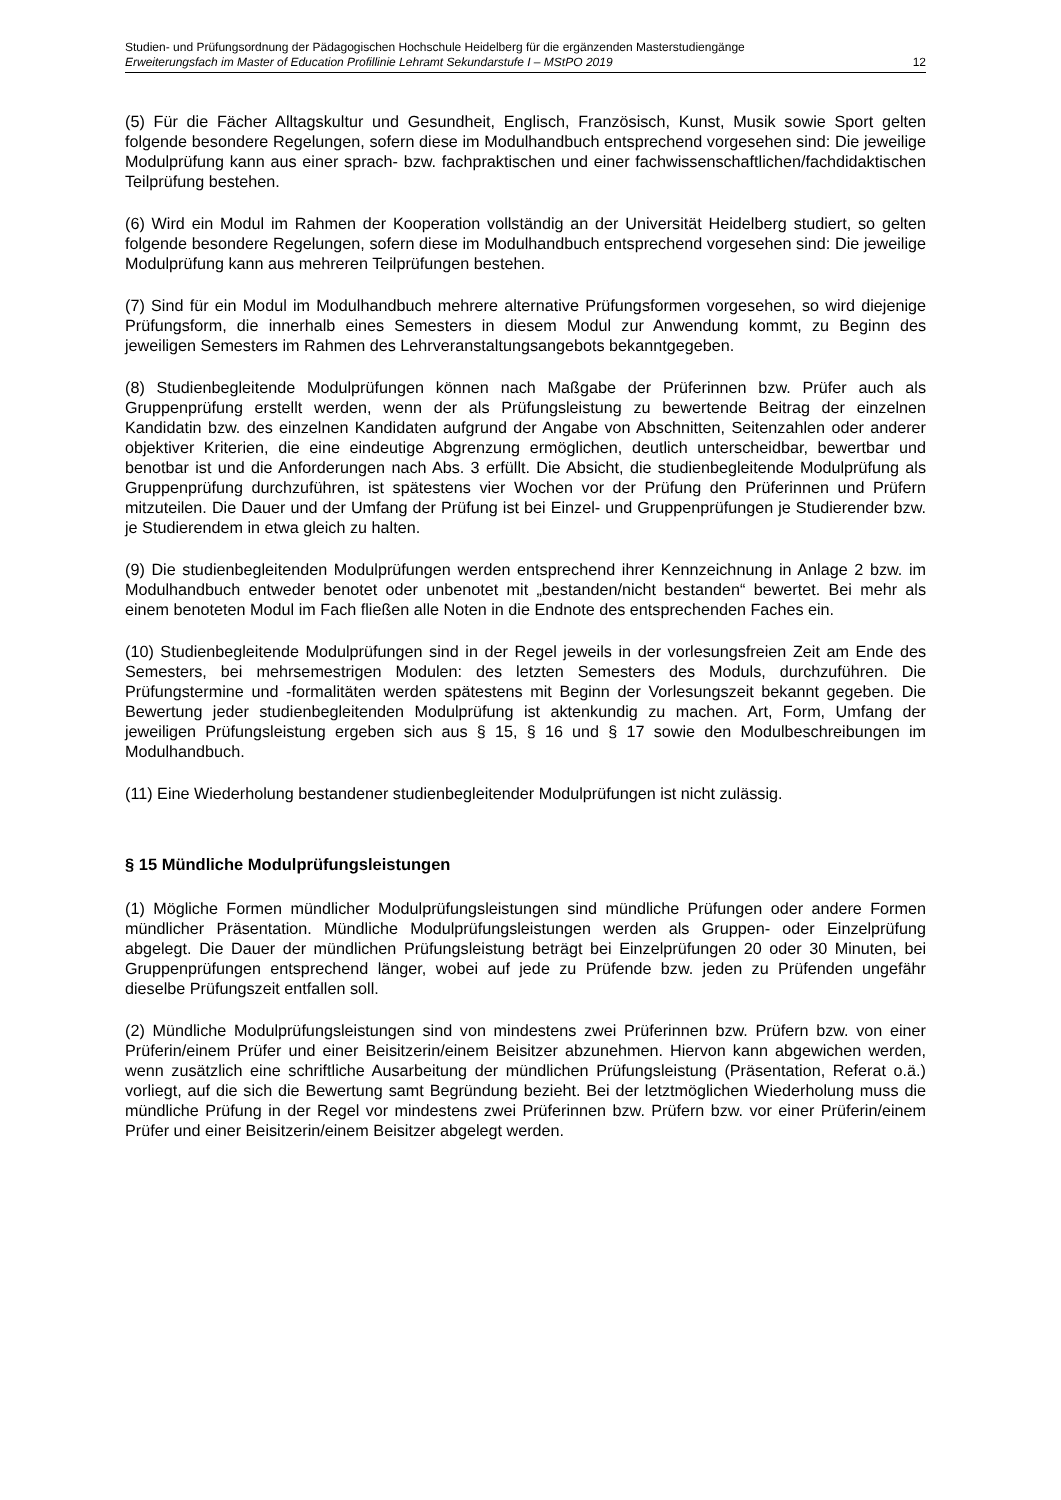Studien- und Prüfungsordnung der Pädagogischen Hochschule Heidelberg für die ergänzenden Masterstudiengänge
Erweiterungsfach im Master of Education Profillinie Lehramt Sekundarstufe I – MStPO 2019 12
(5) Für die Fächer Alltagskultur und Gesundheit, Englisch, Französisch, Kunst, Musik sowie Sport gelten folgende besondere Regelungen, sofern diese im Modulhandbuch entsprechend vorgesehen sind: Die jeweilige Modulprüfung kann aus einer sprach- bzw. fachpraktischen und einer fachwissenschaftlichen/fachdidaktischen Teilprüfung bestehen.
(6) Wird ein Modul im Rahmen der Kooperation vollständig an der Universität Heidelberg studiert, so gelten folgende besondere Regelungen, sofern diese im Modulhandbuch entsprechend vorgesehen sind: Die jeweilige Modulprüfung kann aus mehreren Teilprüfungen bestehen.
(7) Sind für ein Modul im Modulhandbuch mehrere alternative Prüfungsformen vorgesehen, so wird diejenige Prüfungsform, die innerhalb eines Semesters in diesem Modul zur Anwendung kommt, zu Beginn des jeweiligen Semesters im Rahmen des Lehrveranstaltungsangebots bekanntgegeben.
(8) Studienbegleitende Modulprüfungen können nach Maßgabe der Prüferinnen bzw. Prüfer auch als Gruppenprüfung erstellt werden, wenn der als Prüfungsleistung zu bewertende Beitrag der einzelnen Kandidatin bzw. des einzelnen Kandidaten aufgrund der Angabe von Abschnitten, Seitenzahlen oder anderer objektiver Kriterien, die eine eindeutige Abgrenzung ermöglichen, deutlich unterscheidbar, bewertbar und benotbar ist und die Anforderungen nach Abs. 3 erfüllt. Die Absicht, die studienbegleitende Modulprüfung als Gruppenprüfung durchzuführen, ist spätestens vier Wochen vor der Prüfung den Prüferinnen und Prüfern mitzuteilen. Die Dauer und der Umfang der Prüfung ist bei Einzel- und Gruppenprüfungen je Studierender bzw. je Studierendem in etwa gleich zu halten.
(9) Die studienbegleitenden Modulprüfungen werden entsprechend ihrer Kennzeichnung in Anlage 2 bzw. im Modulhandbuch entweder benotet oder unbenotet mit „bestanden/nicht bestanden“ bewertet. Bei mehr als einem benoteten Modul im Fach fließen alle Noten in die Endnote des entsprechenden Faches ein.
(10) Studienbegleitende Modulprüfungen sind in der Regel jeweils in der vorlesungsfreien Zeit am Ende des Semesters, bei mehrsemestrigen Modulen: des letzten Semesters des Moduls, durchzuführen. Die Prüfungstermine und -formalitäten werden spätestens mit Beginn der Vorlesungszeit bekannt gegeben. Die Bewertung jeder studienbegleitenden Modulprüfung ist aktenkundig zu machen. Art, Form, Umfang der jeweiligen Prüfungsleistung ergeben sich aus § 15, § 16 und § 17 sowie den Modulbeschreibungen im Modulhandbuch.
(11) Eine Wiederholung bestandener studienbegleitender Modulprüfungen ist nicht zulässig.
§ 15 Mündliche Modulprüfungsleistungen
(1) Mögliche Formen mündlicher Modulprüfungsleistungen sind mündliche Prüfungen oder andere Formen mündlicher Präsentation. Mündliche Modulprüfungsleistungen werden als Gruppen- oder Einzelprüfung abgelegt. Die Dauer der mündlichen Prüfungsleistung beträgt bei Einzelprüfungen 20 oder 30 Minuten, bei Gruppenprüfungen entsprechend länger, wobei auf jede zu Prüfende bzw. jeden zu Prüfenden ungefähr dieselbe Prüfungszeit entfallen soll.
(2) Mündliche Modulprüfungsleistungen sind von mindestens zwei Prüferinnen bzw. Prüfern bzw. von einer Prüferin/einem Prüfer und einer Beisitzerin/einem Beisitzer abzunehmen. Hiervon kann abgewichen werden, wenn zusätzlich eine schriftliche Ausarbeitung der mündlichen Prüfungsleistung (Präsentation, Referat o.ä.) vorliegt, auf die sich die Bewertung samt Begründung bezieht. Bei der letztmöglichen Wiederholung muss die mündliche Prüfung in der Regel vor mindestens zwei Prüferinnen bzw. Prüfern bzw. vor einer Prüferin/einem Prüfer und einer Beisitzerin/einem Beisitzer abgelegt werden.